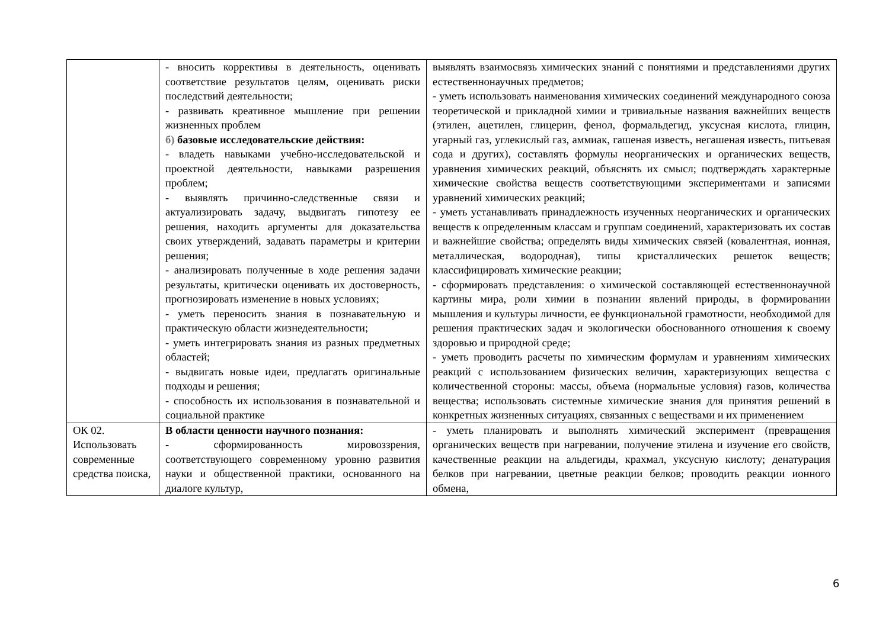| | - вносить коррективы в деятельность, оценивать соответствие результатов целям, оценивать риски последствий деятельности; - развивать креативное мышление при решении жизненных проблем б) базовые исследовательские действия: - владеть навыками учебно-исследовательской и проектной деятельности, навыками разрешения проблем; - выявлять причинно-следственные связи и актуализировать задачу, выдвигать гипотезу ее решения, находить аргументы для доказательства своих утверждений, задавать параметры и критерии решения; - анализировать полученные в ходе решения задачи результаты, критически оценивать их достоверность, прогнозировать изменение в новых условиях; - уметь переносить знания в познавательную и практическую области жизнедеятельности; - уметь интегрировать знания из разных предметных областей; - выдвигать новые идеи, предлагать оригинальные подходы и решения; - способность их использования в познавательной и социальной практике | выявлять взаимосвязь химических знаний с понятиями и представлениями других естественнонаучных предметов; - уметь использовать наименования химических соединений международного союза теоретической и прикладной химии и тривиальные названия важнейших веществ (этилен, ацетилен, глицерин, фенол, формальдегид, уксусная кислота, глицин, угарный газ, углекислый газ, аммиак, гашеная известь, негашеная известь, питьевая сода и других), составлять формулы неорганических и органических веществ, уравнения химических реакций, объяснять их смысл; подтверждать характерные химические свойства веществ соответствующими экспериментами и записями уравнений химических реакций; - уметь устанавливать принадлежность изученных неорганических и органических веществ к определенным классам и группам соединений, характеризовать их состав и важнейшие свойства; определять виды химических связей (ковалентная, ионная, металлическая, водородная), типы кристаллических решеток веществ; классифицировать химические реакции; - сформировать представления: о химической составляющей естественнонаучной картины мира, роли химии в познании явлений природы, в формировании мышления и культуры личности, ее функциональной грамотности, необходимой для решения практических задач и экологически обоснованного отношения к своему здоровью и природной среде; - уметь проводить расчеты по химическим формулам и уравнениям химических реакций с использованием физических величин, характеризующих вещества с количественной стороны: массы, объема (нормальные условия) газов, количества вещества; использовать системные химические знания для принятия решений в конкретных жизненных ситуациях, связанных с веществами и их применением |
| ОК 02. Использовать современные средства поиска, | В области ценности научного познания: - сформированность мировоззрения, соответствующего современному уровню развития науки и общественной практики, основанного на диалоге культур, | - уметь планировать и выполнять химический эксперимент (превращения органических веществ при нагревании, получение этилена и изучение его свойств, качественные реакции на альдегиды, крахмал, уксусную кислоту; денатурация белков при нагревании, цветные реакции белков; проводить реакции ионного обмена, |
6